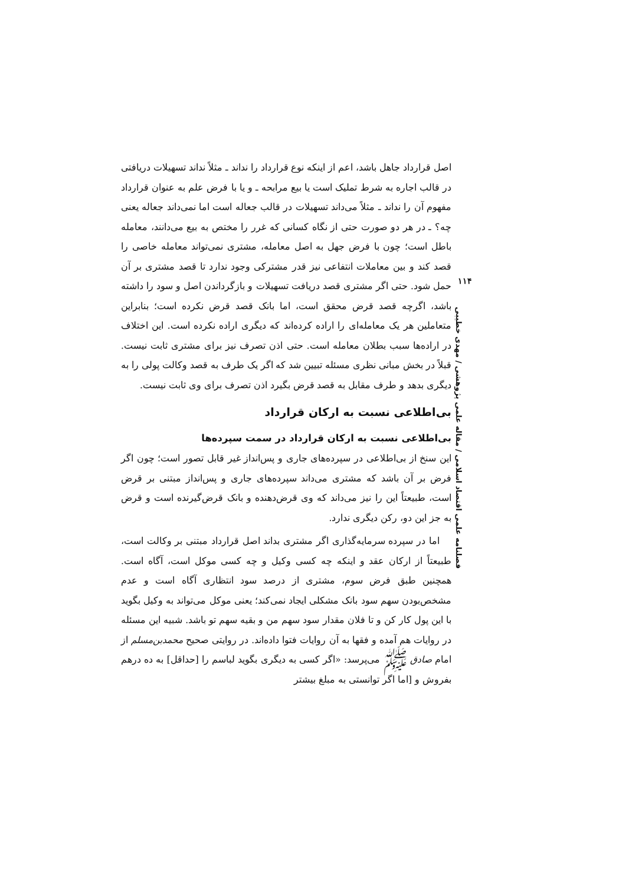اصل قرارداد جاهل باشد، اعم از اینکه نوع قرارداد را نداند ـ مثلاً نداند تسهیلات دریافتی در قالب اجاره به شرط تملیک است یا بیع مرابحه ـ و یا با فرض علم به عنوان قرارداد مفهوم آن را نداند ـ مثلاً می‌داند تسهیلات در قالب جعاله است اما نمی‌داند جعاله یعنی چه؟ ـ در هر دو صورت حتی از نگاه کسانی که غرر را مختص به بیع می‌دانند، معامله باطل است؛ چون با فرض جهل به اصل معامله، مشتری نمی‌تواند معامله خاصی را قصد کند و بین معاملات انتفاعی نیز قدر مشترکی وجود ندارد تا قصد مشتری بر آن حمل شود. حتی اگر مشتری قصد دریافت تسهیلات و بازگرداندن اصل و سود را داشته باشد، اگرچه قصد قرض محقق است، اما بانک قصد قرض نکرده است؛ بنابراین متعاملین هر یک معامله‌ای را اراده کرده‌اند که دیگری اراده نکرده است. این اختلاف در اراده‌ها سبب بطلان معامله است. حتی اذن تصرف نیز برای مشتری ثابت نیست. قبلاً در بخش مبانی نظری مسئله تبیین شد که اگر یک طرف به قصد وکالت پولی را به دیگری بدهد و طرف مقابل به قصد قرض بگیرد اذن تصرف برای وی ثابت نیست.
بی‌اطلاعی نسبت به ارکان قرارداد
بی‌اطلاعی نسبت به ارکان قرارداد در سمت سپرده‌ها
این سنخ از بی‌اطلاعی در سپرده‌های جاری و پس‌انداز غیر قابل تصور است؛ چون اگر فرض بر آن باشد که مشتری می‌داند سپرده‌های جاری و پس‌انداز مبتنی بر قرض است، طبیعتاً این را نیز می‌داند که وی قرض‌دهنده و بانک قرض‌گیرنده است و قرض به جز این دو، رکن دیگری ندارد.
اما در سپرده سرمایه‌گذاری اگر مشتری بداند اصل قرارداد مبتنی بر وکالت است، طبیعتاً از ارکان عقد و اینکه چه کسی وکیل و چه کسی موکل است، آگاه است. همچنین طبق فرض سوم، مشتری از درصد سود انتظاری آگاه است و عدم مشخص‌بودن سهم سود بانک مشکلی ایجاد نمی‌کند؛ یعنی موکل می‌تواند به وکیل بگوید با این پول کار کن و تا فلان مقدار سود سهم من و بقیه سهم تو باشد. شبیه این مسئله در روایات هم آمده و فقها به آن روایات فتوا داده‌اند. در روایتی صحیح محمدبن‌مسلم از امام صادق ﷺ می‌پرسد: «اگر کسی به دیگری بگوید لباسم را [حداقل] به ده درهم بفروش و [اما اگر توانستی به مبلغ بیشتر
۱۱۴
فصلنامه علمی اقتصاد اسلامی / مقاله علمی پژوهشی / مهدی خطیبی